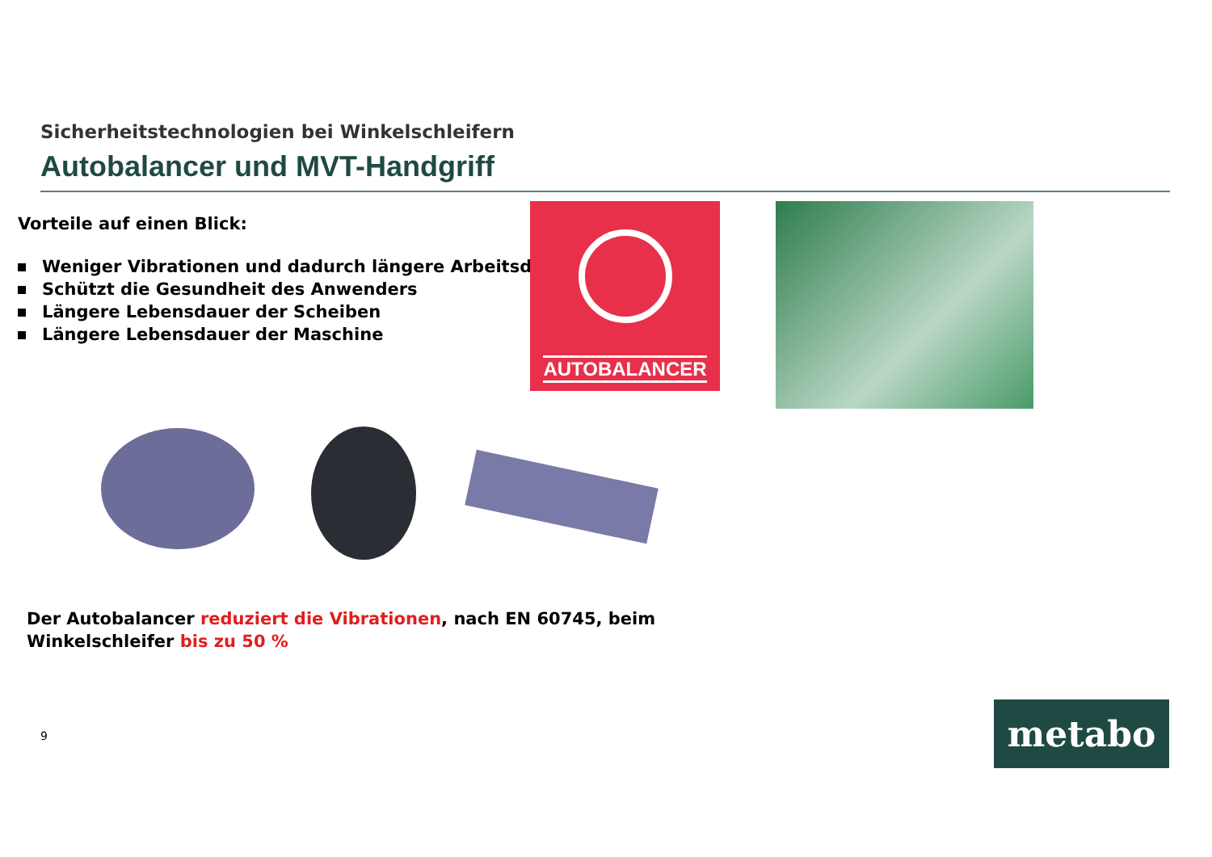Sicherheitstechnologien bei Winkelschleifern
Autobalancer und MVT-Handgriff
Vorteile auf einen Blick:
Weniger Vibrationen und dadurch längere Arbeitsdauer
Schützt die Gesundheit des Anwenders
Längere Lebensdauer der Scheiben
Längere Lebensdauer der Maschine
AUTOBALANCER
Der Autobalancer reduziert die Vibrationen, nach EN 60745, beim Winkelschleifer bis zu 50 %
9 metabo